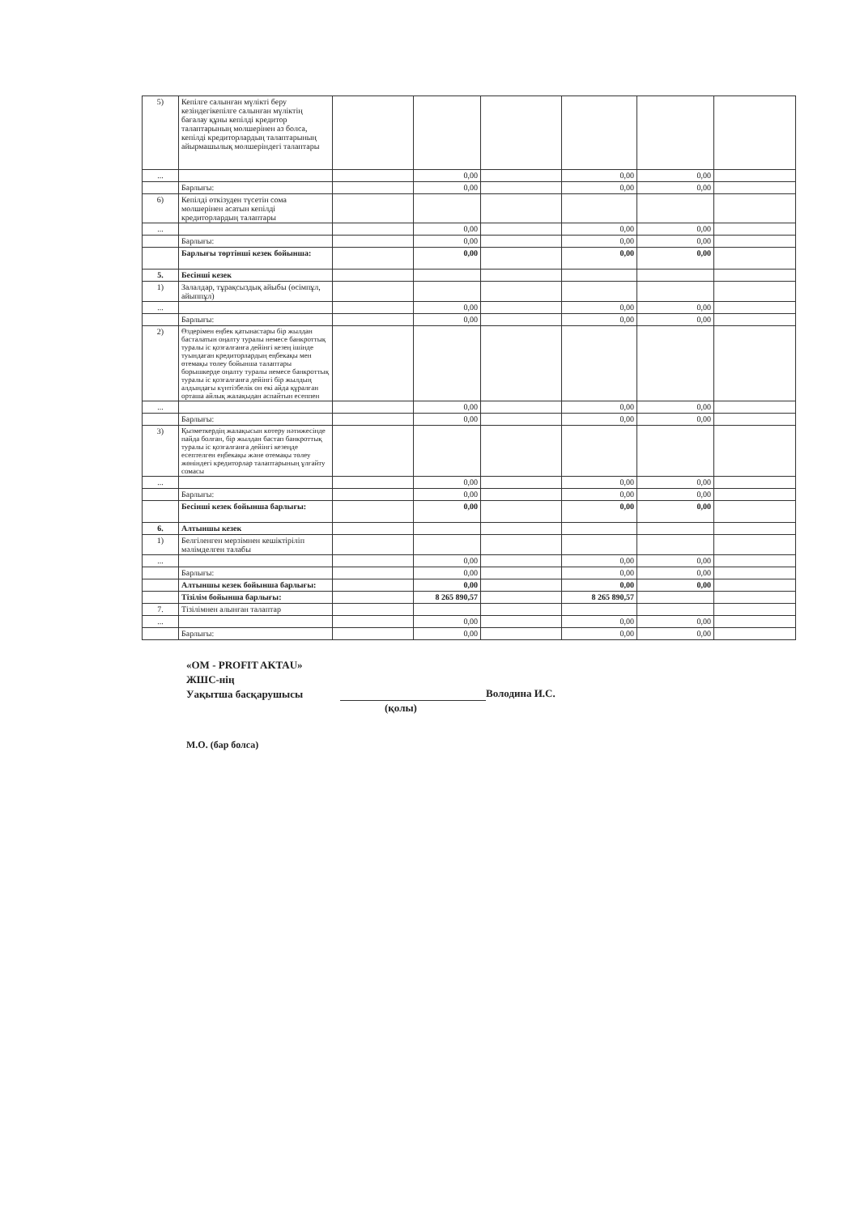| 5) | Кепілге салынған мүлікті беру кезіндегікепілге салынған мүліктің бағалау құны кепілді кредитор талаптарының мөлшерінен аз болса, кепілді кредиторлардың талаптарының айырмашылық мөлшеріндегі талаптары | | | | | | |
| ... | | | 0,00 | | 0,00 | 0,00 | |
| | Барлығы: | | 0,00 | | 0,00 | 0,00 | |
| 6) | Кепілді өткізуден түсетін сома мөлшерінен асатын кепілді кредиторлардың талаптары | | | | | | |
| ... | | | 0,00 | | 0,00 | 0,00 | |
| | Барлығы: | | 0,00 | | 0,00 | 0,00 | |
| | Барлығы төртінші кезек бойынша: | | 0,00 | | 0,00 | 0,00 | |
| 5. | Бесінші кезек | | | | | | |
| 1) | Залалдар, тұрақсыздық айыбы (өсімпұл, айыппұл) | | | | | | |
| ... | | | 0,00 | | 0,00 | 0,00 | |
| | Барлығы: | | 0,00 | | 0,00 | 0,00 | |
| 2) | Өздерімен еңбек қатынастары бір жылдан басталатын оңалту туралы немесе банкроттық туралы іс қозғалғанға дейінгі кезең ішінде туындаған кредиторлардың еңбекақы мен өтемақы төлеу бойынша талаптары борышкерде оңалту туралы немесе банкроттық туралы іс қозғалғанға дейінгі бір жылдың алдындағы күнтізбелік он екі айда құралған орташа айлық жалақыдан аспайтын есеппен | | | | | | |
| ... | | | 0,00 | | 0,00 | 0,00 | |
| | Барлығы: | | 0,00 | | 0,00 | 0,00 | |
| 3) | Қызметкердің жалақысын көтеру нәтижесінде пайда болған, бір жылдан бастап банкроттық туралы іс қозғалғанға дейінгі кезеңде есептелген еңбекақы және өтемақы төлеу жөніндегі кредиторлар талаптарының ұлғайту сомасы | | | | | | |
| ... | | | 0,00 | | 0,00 | 0,00 | |
| | Барлығы: | | 0,00 | | 0,00 | 0,00 | |
| | Бесінші кезек бойынша барлығы: | | 0,00 | | 0,00 | 0,00 | |
| 6. | Алтыншы кезек | | | | | | |
| 1) | Белгіленген мерзімнен кешіктіріліп мәлімделген талабы | | | | | | |
| ... | | | 0,00 | | 0,00 | 0,00 | |
| | Барлығы: | | 0,00 | | 0,00 | 0,00 | |
| | Алтыншы кезек бойынша барлығы: | | 0,00 | | 0,00 | 0,00 | |
| | Тізілім бойынша барлығы: | | 8 265 890,57 | | 8 265 890,57 | | |
| 7. | Тізілімнен алынған талаптар | | | | | | |
| ... | | | 0,00 | | 0,00 | 0,00 | |
| | Барлығы: | | 0,00 | | 0,00 | 0,00 | |
«OM - PROFIT AKTAU»
ЖШС-нің
Уақытша басқарушысы
Володина И.С.
(қолы)
М.О. (бар болса)